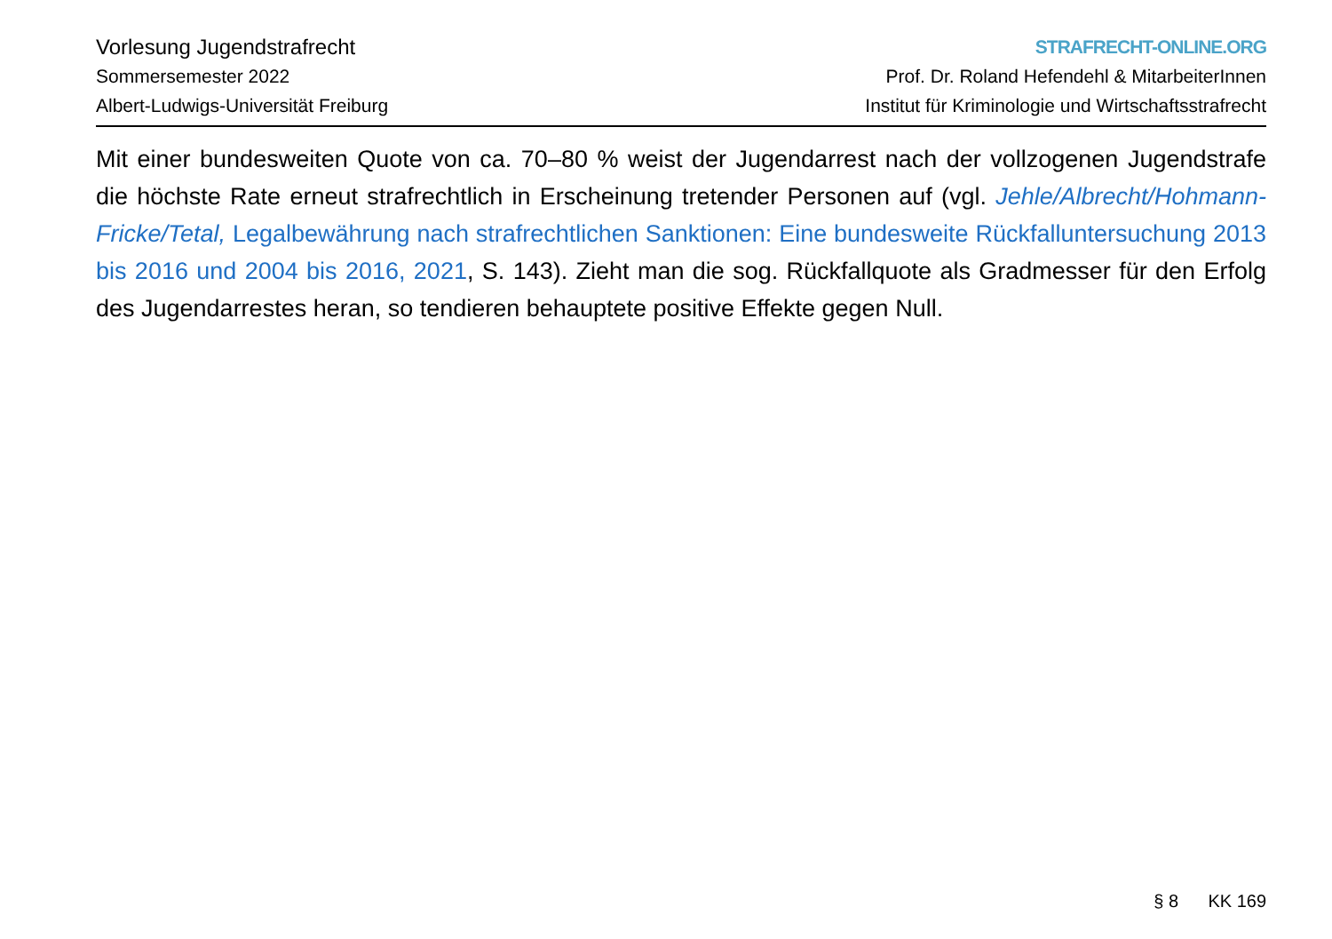Vorlesung Jugendstrafrecht
Sommersemester 2022
Albert-Ludwigs-Universität Freiburg
STRAFRECHT-ONLINE.ORG
Prof. Dr. Roland Hefendehl & MitarbeiterInnen
Institut für Kriminologie und Wirtschaftsstrafrecht
Mit einer bundesweiten Quote von ca. 70–80 % weist der Jugendarrest nach der vollzogenen Jugendstrafe die höchste Rate erneut strafrechtlich in Erscheinung tretender Personen auf (vgl. Jehle/Albrecht/Hoh­mann-Fricke/Tetal, Legalbewährung nach strafrechtlichen Sanktionen: Eine bundesweite Rückfallunter­suchung 2013 bis 2016 und 2004 bis 2016, 2021, S. 143). Zieht man die sog. Rückfallquote als Gradmesser für den Erfolg des Jugendarrestes heran, so tendieren behauptete positive Effekte gegen Null.
§ 8 KK 169